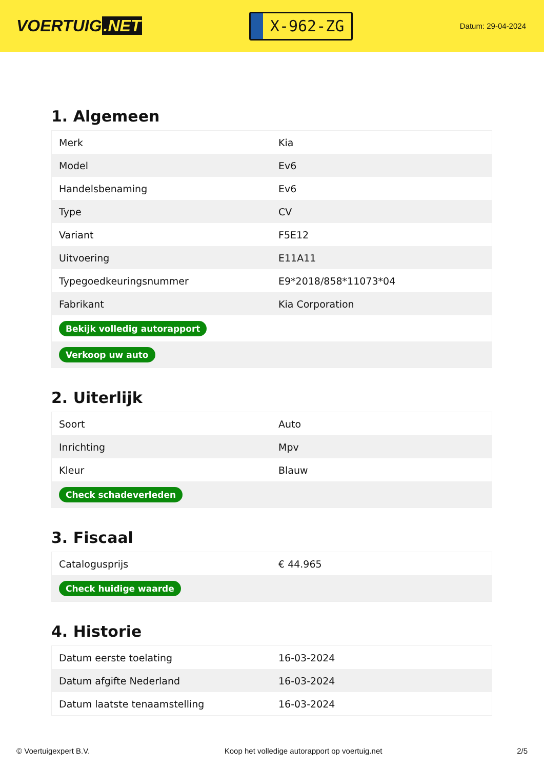VOERTUIG.NET
X-962-ZG
Datum: 29-04-2024
1. Algemeen
| Merk | Kia |
| Model | Ev6 |
| Handelsbenaming | Ev6 |
| Type | CV |
| Variant | F5E12 |
| Uitvoering | E11A11 |
| Typegoedkeuringsnummer | E9*2018/858*11073*04 |
| Fabrikant | Kia Corporation |
| Bekijk volledig autorapport | |
| Verkoop uw auto | |
2. Uiterlijk
| Soort | Auto |
| Inrichting | Mpv |
| Kleur | Blauw |
| Check schadeverleden | |
3. Fiscaal
| Catalogusprijs | € 44.965 |
| Check huidige waarde | |
4. Historie
| Datum eerste toelating | 16-03-2024 |
| Datum afgifte Nederland | 16-03-2024 |
| Datum laatste tenaamstelling | 16-03-2024 |
© Voertuigexpert B.V. Koop het volledige autorapport op voertuig.net 2/5